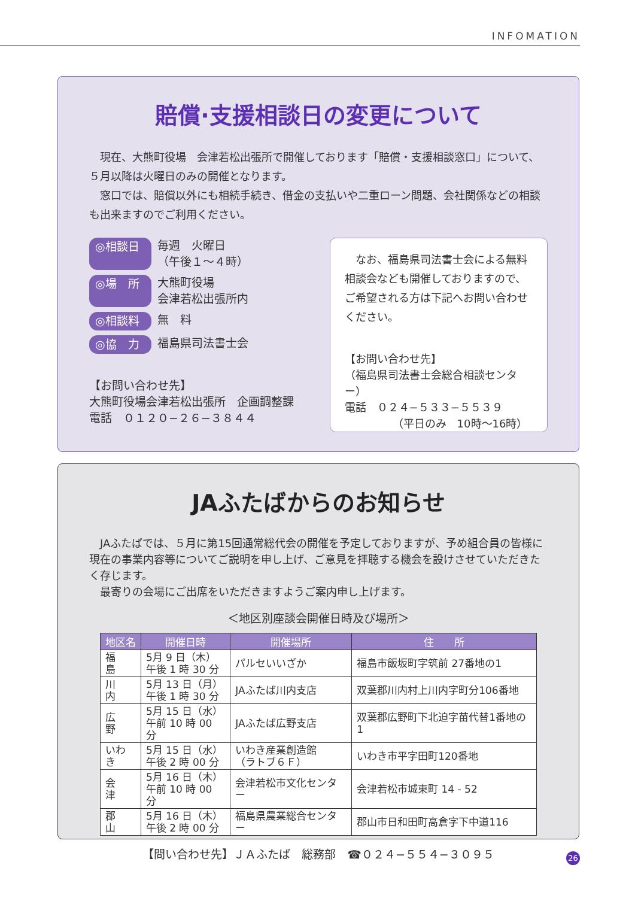INFOMATION
賠償·支援相談日の変更について
現在、大熊町役場　会津若松出張所で開催しております「賠償・支援相談窓口」について、５月以降は火曜日のみの開催となります。
窓口では、賠償以外にも相続手続き、借金の支払いや二重ローン問題、会社関係などの相談も出来ますのでご利用ください。
◎相談日 毎週　火曜日
（午後１～４時）
◎場　所 大熊町役場
会津若松出張所内
◎相談料 無　料
◎協　力 福島県司法書士会
【お問い合わせ先】
大熊町役場会津若松出張所　企画調整課
電話　０１２０−２６−３８４４
なお、福島県司法書士会による無料相談会なども開催しておりますので、ご希望される方は下記へお問い合わせください。
【お問い合わせ先】
（福島県司法書士会総合相談センター）
電話　０２４−５３３−５５３９
（平日のみ　10時～16時）
JAふたばからのお知らせ
JAふたばでは、５月に第15回通常総代会の開催を予定しておりますが、予め組合員の皆様に現在の事業内容等についてご説明を申し上げ、ご意見を拝聴する機会を設けさせていただきたく存じます。
最寄りの会場にご出席をいただきますようご案内申し上げます。
＜地区別座談会開催日時及び場所＞
| 地区名 | 開催日時 | 開催場所 | 住 所 |
| --- | --- | --- | --- |
| 福 島 | 5月 9 日（木） 午後 1 時 30 分 | パルセいいざか | 福島市飯坂町字筑前 27番地の1 |
| 川 内 | 5月 13 日（月） 午後 1 時 30 分 | JAふたば川内支店 | 双葉郡川内村上川内字町分106番地 |
| 広 野 | 5月 15 日（水） 午前 10 時 00 分 | JAふたば広野支店 | 双葉郡広野町下北迫字苗代替1番地の1 |
| いわき | 5月 15 日（水） 午後 2 時 00 分 | いわき産業創造館 （ラトブ６Ｆ） | いわき市平字田町120番地 |
| 会 津 | 5月 16 日（木） 午前 10 時 00 分 | 会津若松市文化センター | 会津若松市城東町 14 - 52 |
| 郡 山 | 5月 16 日（木） 午後 2 時 00 分 | 福島県農業総合センター | 郡山市日和田町高倉字下中道116 |
【問い合わせ先】ＪＡふたば　総務部　☎０２４−５５４−３０９５
26